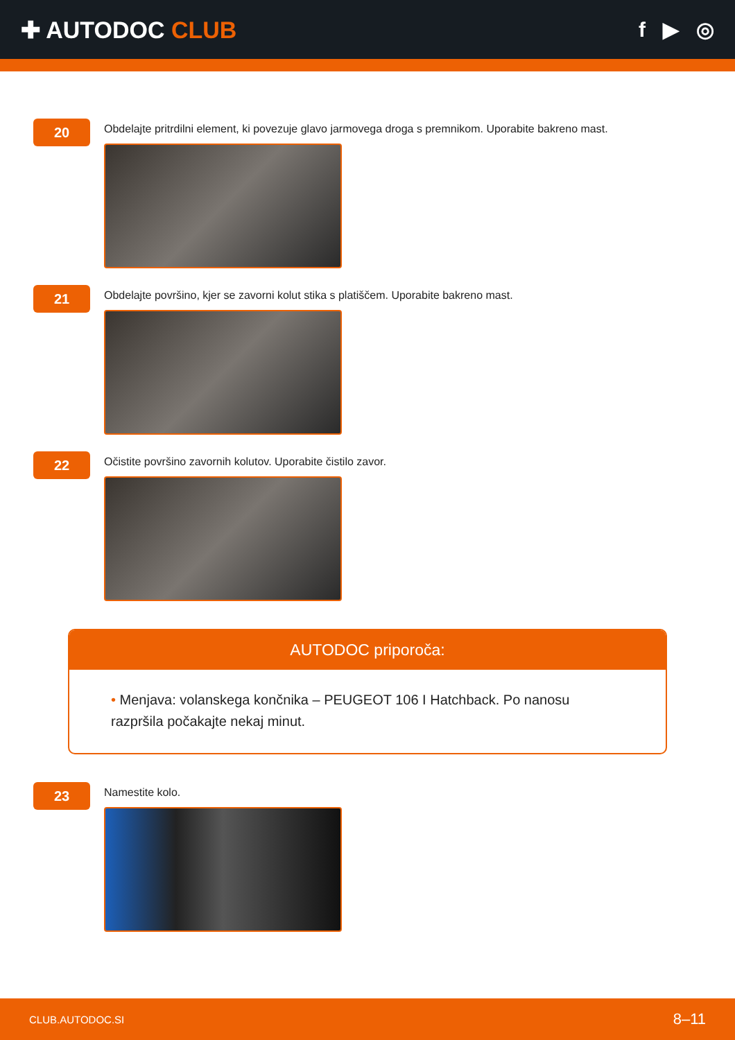✚ AUTODOC CLUB f ▶ ◎
20
Obdelajte pritrdilni element, ki povezuje glavo jarmovega droga s premnikom. Uporabite bakreno mast.
21
Obdelajte površino, kjer se zavorni kolut stika s platiščem. Uporabite bakreno mast.
22
Očistite površino zavornih kolutov. Uporabite čistilo zavor.
AUTODOC priporoča:
• Menjava: volanskega končnika – PEUGEOT 106 I Hatchback. Po nanosu razpršila počakajte nekaj minut.
23
Namestite kolo.
CLUB.AUTODOC.SI 8–11